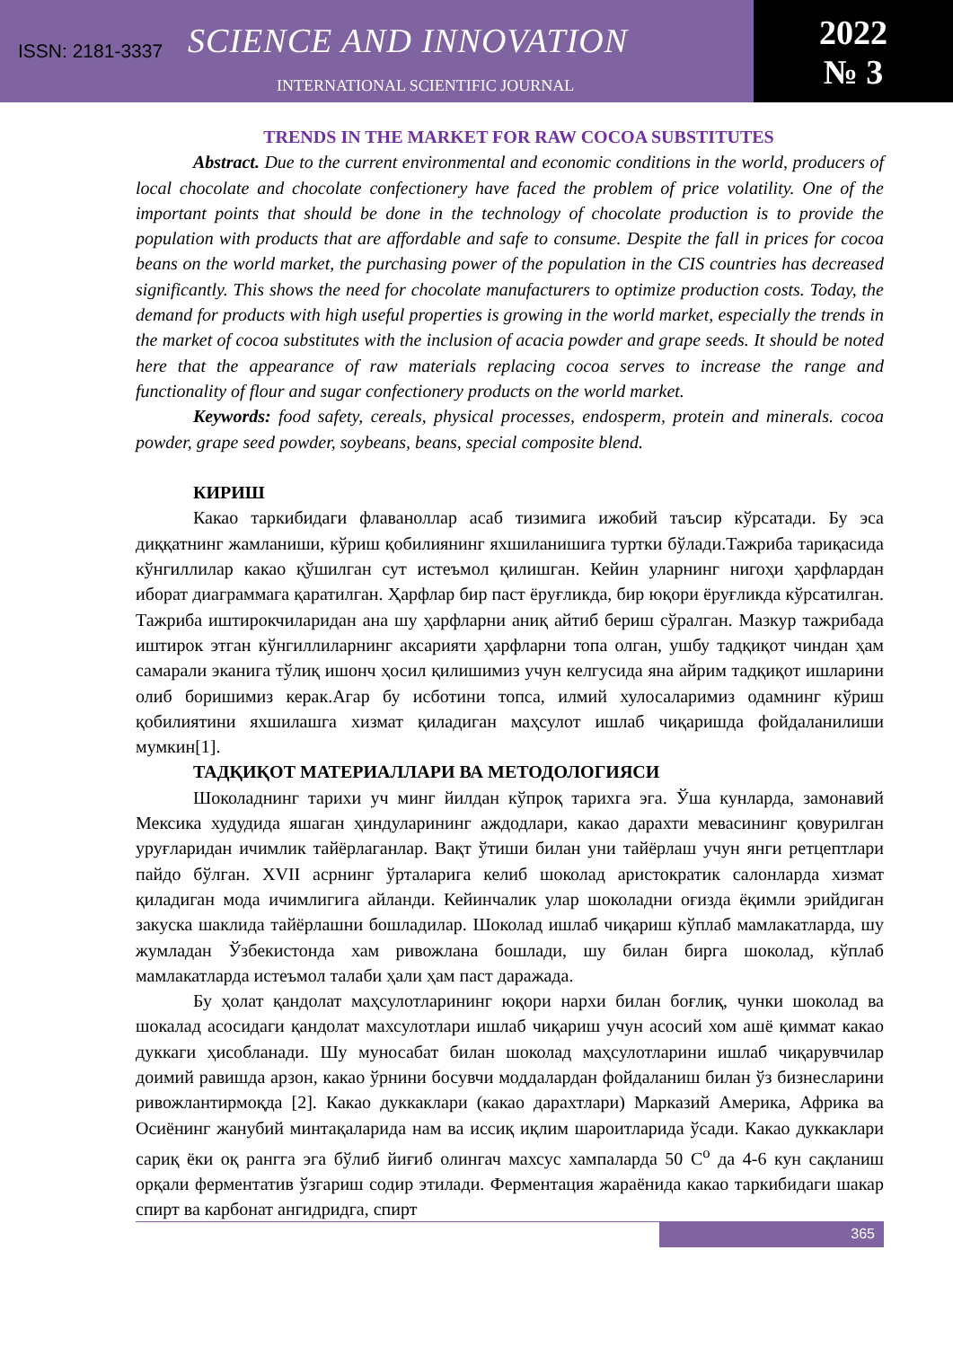ISSN: 2181-3337 SCIENCE AND INNOVATION
INTERNATIONAL SCIENTIFIC JOURNAL
2022
№ 3
TRENDS IN THE MARKET FOR RAW COCOA SUBSTITUTES
Abstract. Due to the current environmental and economic conditions in the world, producers of local chocolate and chocolate confectionery have faced the problem of price volatility. One of the important points that should be done in the technology of chocolate production is to provide the population with products that are affordable and safe to consume. Despite the fall in prices for cocoa beans on the world market, the purchasing power of the population in the CIS countries has decreased significantly. This shows the need for chocolate manufacturers to optimize production costs. Today, the demand for products with high useful properties is growing in the world market, especially the trends in the market of cocoa substitutes with the inclusion of acacia powder and grape seeds. It should be noted here that the appearance of raw materials replacing cocoa serves to increase the range and functionality of flour and sugar confectionery products on the world market.
Keywords: food safety, cereals, physical processes, endosperm, protein and minerals. cocoa powder, grape seed powder, soybeans, beans, special composite blend.
КИРИШ
Какао таркибидаги флаваноллар асаб тизимига ижобий таъсир кўрсатади. Бу эса диққатнинг жамланиши, кўриш қобилиянинг яхшиланишига туртки бўлади.Тажриба тариқасида кўнгиллилар какао қўшилган сут истеъмол қилишган. Кейин уларнинг нигоҳи ҳарфлардан иборат диаграммага қаратилган. Ҳарфлар бир паст ёруғликда, бир юқори ёруғликда кўрсатилган. Тажриба иштирокчиларидан ана шу ҳарфларни аниқ айтиб бериш сўралган. Мазкур тажрибада иштирок этган кўнгиллиларнинг аксарияти ҳарфларни топа олган, ушбу тадқиқот чиндан ҳам самарали эканига тўлиқ ишонч ҳосил қилишимиз учун келгусида яна айрим тадқиқот ишларини олиб боришимиз керак.Агар бу исботини топса, илмий хулосаларимиз одамнинг кўриш қобилиятини яхшилашга хизмат қиладиган маҳсулот ишлаб чиқаришда фойдаланилиши мумкин[1].
ТАДҚИҚОТ МАТЕРИАЛЛАРИ ВА МЕТОДОЛОГИЯСИ
Шоколаднинг тарихи уч минг йилдан кўпроқ тарихга эга. Ўша кунларда, замонавий Мексика худудида яшаган ҳиндуларининг аждодлари, какао дарахти мевасининг қовурилган уруғларидан ичимлик тайёрлаганлар. Вақт ўтиши билан уни тайёрлаш учун янги ретцептлари пайдо бўлган. XVII асрнинг ўрталарига келиб шоколад аристократик салонларда хизмат қиладиган мода ичимлигига айланди. Кейинчалик улар шоколадни оғизда ёқимли эрийдиган закуска шаклида тайёрлашни бошладилар. Шоколад ишлаб чиқариш кўплаб мамлакатларда, шу жумладан Ўзбекистонда хам ривожлана бошлади, шу билан бирга шоколад, кўплаб мамлакатларда истеъмол талаби ҳали ҳам паст даражада.
Бу ҳолат қандолат маҳсулотларининг юқори нархи билан боғлиқ, чунки шоколад ва шокалад асосидаги қандолат махсулотлари ишлаб чиқариш учун асосий хом ашё қиммат какао дуккаги ҳисобланади. Шу муносабат билан шоколад маҳсулотларини ишлаб чиқарувчилар доимий равишда арзон, какао ўрнини босувчи моддалардан фойдаланиш билан ўз бизнесларини ривожлантирмоқда [2]. Какао дуккаклари (какао дарахтлари) Марказий Америка, Африка ва Осиёнинг жанубий минтақаларида нам ва иссиқ иқлим шароитларида ўсади. Какао дуккаклари сариқ ёки оқ рангга эга бўлиб йиғиб олингач махсус хампаларда 50 С<sup>о</sup> да 4-6 кун сақланиш орқали ферментатив ўзгариш содир этилади. Ферментация жараёнида какао таркибидаги шакар спирт ва карбонат ангидридга, спирт
365